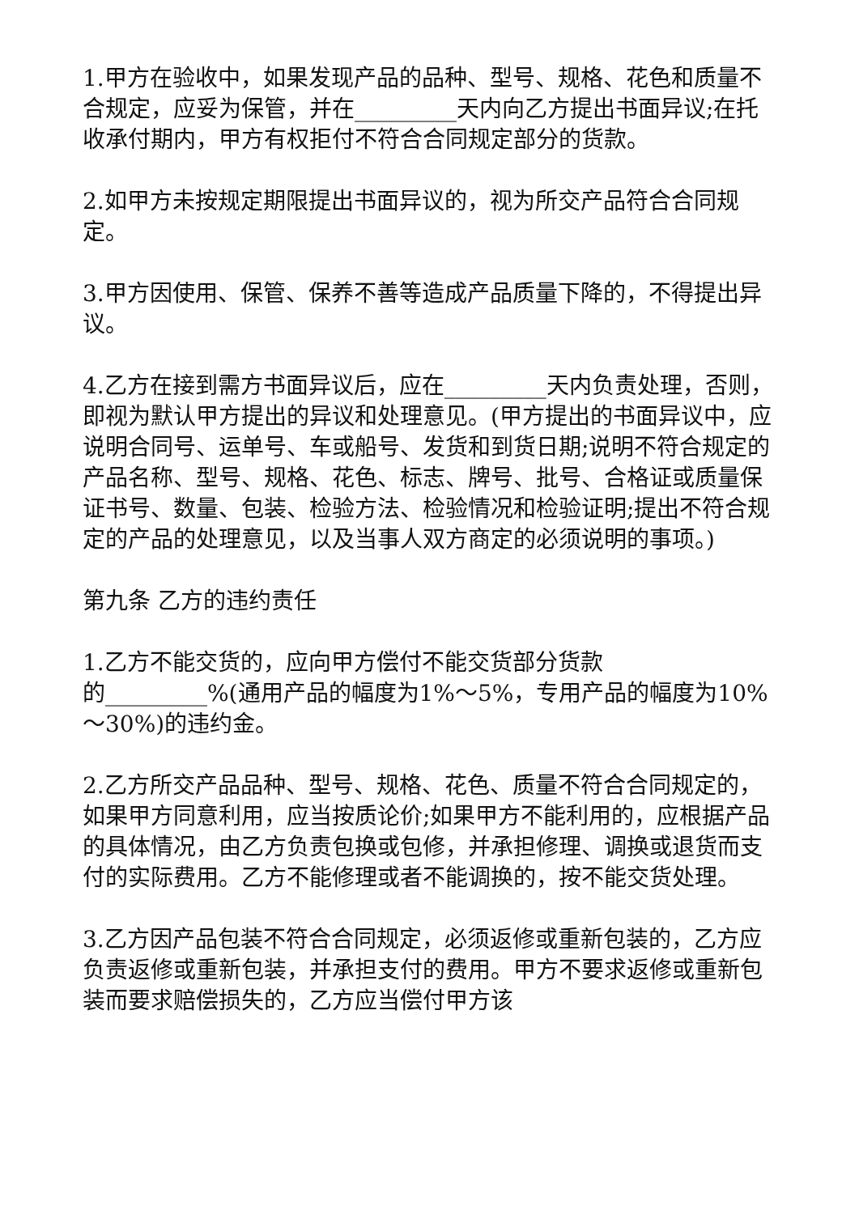1.甲方在验收中，如果发现产品的品种、型号、规格、花色和质量不合规定，应妥为保管，并在_________天内向乙方提出书面异议;在托收承付期内，甲方有权拒付不符合合同规定部分的货款。
2.如甲方未按规定期限提出书面异议的，视为所交产品符合合同规定。
3.甲方因使用、保管、保养不善等造成产品质量下降的，不得提出异议。
4.乙方在接到需方书面异议后，应在_________天内负责处理，否则，即视为默认甲方提出的异议和处理意见。(甲方提出的书面异议中，应说明合同号、运单号、车或船号、发货和到货日期;说明不符合规定的产品名称、型号、规格、花色、标志、牌号、批号、合格证或质量保证书号、数量、包装、检验方法、检验情况和检验证明;提出不符合规定的产品的处理意见，以及当事人双方商定的必须说明的事项。)
第九条 乙方的违约责任
1.乙方不能交货的，应向甲方偿付不能交货部分货款
的_________%(通用产品的幅度为1%～5%，专用产品的幅度为10%～30%)的违约金。
2.乙方所交产品品种、型号、规格、花色、质量不符合合同规定的，如果甲方同意利用，应当按质论价;如果甲方不能利用的，应根据产品的具体情况，由乙方负责包换或包修，并承担修理、调换或退货而支付的实际费用。乙方不能修理或者不能调换的，按不能交货处理。
3.乙方因产品包装不符合合同规定，必须返修或重新包装的，乙方应负责返修或重新包装，并承担支付的费用。甲方不要求返修或重新包装而要求赔偿损失的，乙方应当偿付甲方该